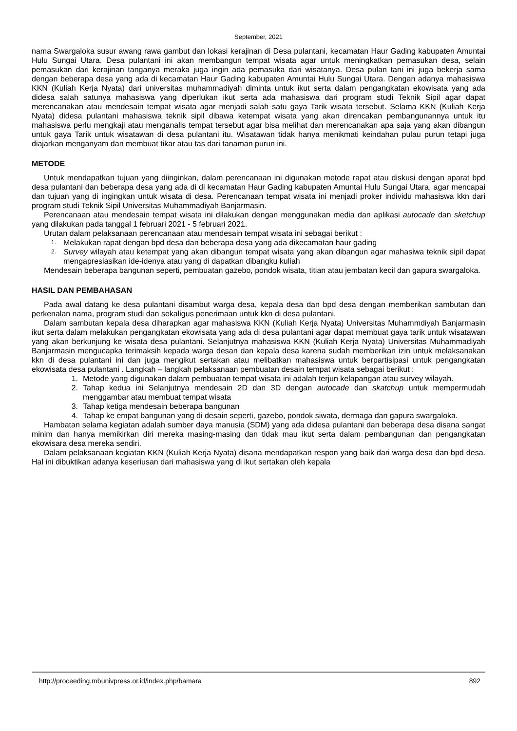September, 2021
nama Swargaloka susur awang rawa gambut dan lokasi kerajinan di Desa pulantani, kecamatan Haur Gading kabupaten Amuntai Hulu Sungai Utara. Desa pulantani ini akan membangun tempat wisata agar untuk meningkatkan pemasukan desa, selain pemasukan dari kerajinan tanganya meraka juga ingin ada pemasuka dari wisatanya. Desa pulan tani ini juga bekerja sama dengan beberapa desa yang ada di kecamatan Haur Gading kabupaten Amuntai Hulu Sungai Utara. Dengan adanya mahasiswa KKN (Kuliah Kerja Nyata) dari universitas muhammadiyah diminta untuk ikut serta dalam pengangkatan ekowisata yang ada didesa salah satunya mahasiswa yang diperlukan ikut serta ada mahasiswa dari program studi Teknik Sipil agar dapat merencanakan atau mendesain tempat wisata agar menjadi salah satu gaya Tarik wisata tersebut. Selama KKN (Kuliah Kerja Nyata) didesa pulantani mahasiswa teknik sipil dibawa ketempat wisata yang akan direncakan pembangunannya untuk itu mahasiswa perlu mengkaji atau menganalis tempat tersebut agar bisa melihat dan merencanakan apa saja yang akan dibangun untuk gaya Tarik untuk wisatawan di desa pulantani itu. Wisatawan tidak hanya menikmati keindahan pulau purun tetapi juga diajarkan menganyam dan membuat tikar atau tas dari tanaman purun ini.
METODE
Untuk mendapatkan tujuan yang diinginkan, dalam perencanaan ini digunakan metode rapat atau diskusi dengan aparat bpd desa pulantani dan beberapa desa yang ada di di kecamatan Haur Gading kabupaten Amuntai Hulu Sungai Utara, agar mencapai dan tujuan yang di ingingkan untuk wisata di desa. Perencanaan tempat wisata ini menjadi proker individu mahasiswa kkn dari program studi Teknik Sipil Universitas Muhammadiyah Banjarmasin.
Perencanaan atau mendesain tempat wisata ini dilakukan dengan menggunakan media dan aplikasi autocade dan sketchup yang dilakukan pada tanggal 1 februari 2021 - 5 februari 2021.
Urutan dalam pelaksanaan perencanaan atau mendesain tempat wisata ini sebagai berikut :
1. Melakukan rapat dengan bpd desa dan beberapa desa yang ada dikecamatan haur gading
2. Survey wilayah atau ketempat yang akan dibangun tempat wisata yang akan dibangun agar mahasiwa teknik sipil dapat mengapresiasikan ide-idenya atau yang di dapatkan dibangku kuliah
Mendesain beberapa bangunan seperti, pembuatan gazebo, pondok wisata, titian atau jembatan kecil dan gapura swargaloka.
HASIL DAN PEMBAHASAN
Pada awal datang ke desa pulantani disambut warga desa, kepala desa dan bpd desa dengan memberikan sambutan dan perkenalan nama, program studi dan sekaligus penerimaan untuk kkn di desa pulantani.
Dalam sambutan kepala desa diharapkan agar mahasiswa KKN (Kuliah Kerja Nyata) Universitas Muhammdiyah Banjarmasin ikut serta dalam melakukan pengangkatan ekowisata yang ada di desa pulantani agar dapat membuat gaya tarik untuk wisatawan yang akan berkunjung ke wisata desa pulantani. Selanjutnya mahasiswa KKN (Kuliah Kerja Nyata) Universitas Muhammadiyah Banjarmasin mengucapka terimaksih kepada warga desan dan kepala desa karena sudah memberikan izin untuk melaksanakan kkn di desa pulantani ini dan juga mengikut sertakan atau melibatkan mahasiswa untuk berpartisipasi untuk pengangkatan ekowisata desa pulantani . Langkah – langkah pelaksanaan pembuatan desain tempat wisata sebagai berikut :
1. Metode yang digunakan dalam pembuatan tempat wisata ini adalah terjun kelapangan atau survey wilayah.
2. Tahap kedua ini Selanjutnya mendesain 2D dan 3D dengan autocade dan skatchup untuk mempermudah menggambar atau membuat tempat wisata
3. Tahap ketiga mendesain beberapa bangunan
4. Tahap ke empat bangunan yang di desain seperti, gazebo, pondok siwata, dermaga dan gapura swargaloka.
Hambatan selama kegiatan adalah sumber daya manusia (SDM) yang ada didesa pulantani dan beberapa desa disana sangat minim dan hanya memikirkan diri mereka masing-masing dan tidak mau ikut serta dalam pembangunan dan pengangkatan ekowisara desa mereka sendiri.
Dalam pelaksanaan kegiatan KKN (Kuliah Kerja Nyata) disana mendapatkan respon yang baik dari warga desa dan bpd desa. Hal ini dibuktikan adanya keseriusan dari mahasiswa yang di ikut sertakan oleh kepala
http://proceeding.mbunivpress.or.id/index.php/bamara 892